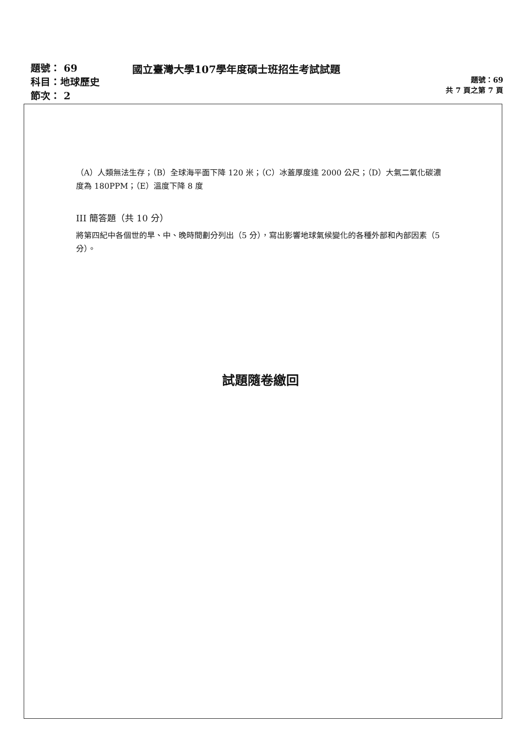題號： 69
科目：地球歷史
節次： 2
國立臺灣大學107學年度碩士班招生考試試題
題號：69
共 7 頁之第 7 頁
（A）人類無法生存；（B）全球海平面下降 120 米；（C）冰蓋厚度達 2000 公尺；（D）大氣二氧化碳濃度為 180PPM；（E）溫度下降 8 度
III 簡答題（共 10 分）
將第四紀中各個世的早、中、晚時間劃分列出（5 分），寫出影響地球氣候變化的各種外部和內部因素（5 分）。
試題隨卷繳回